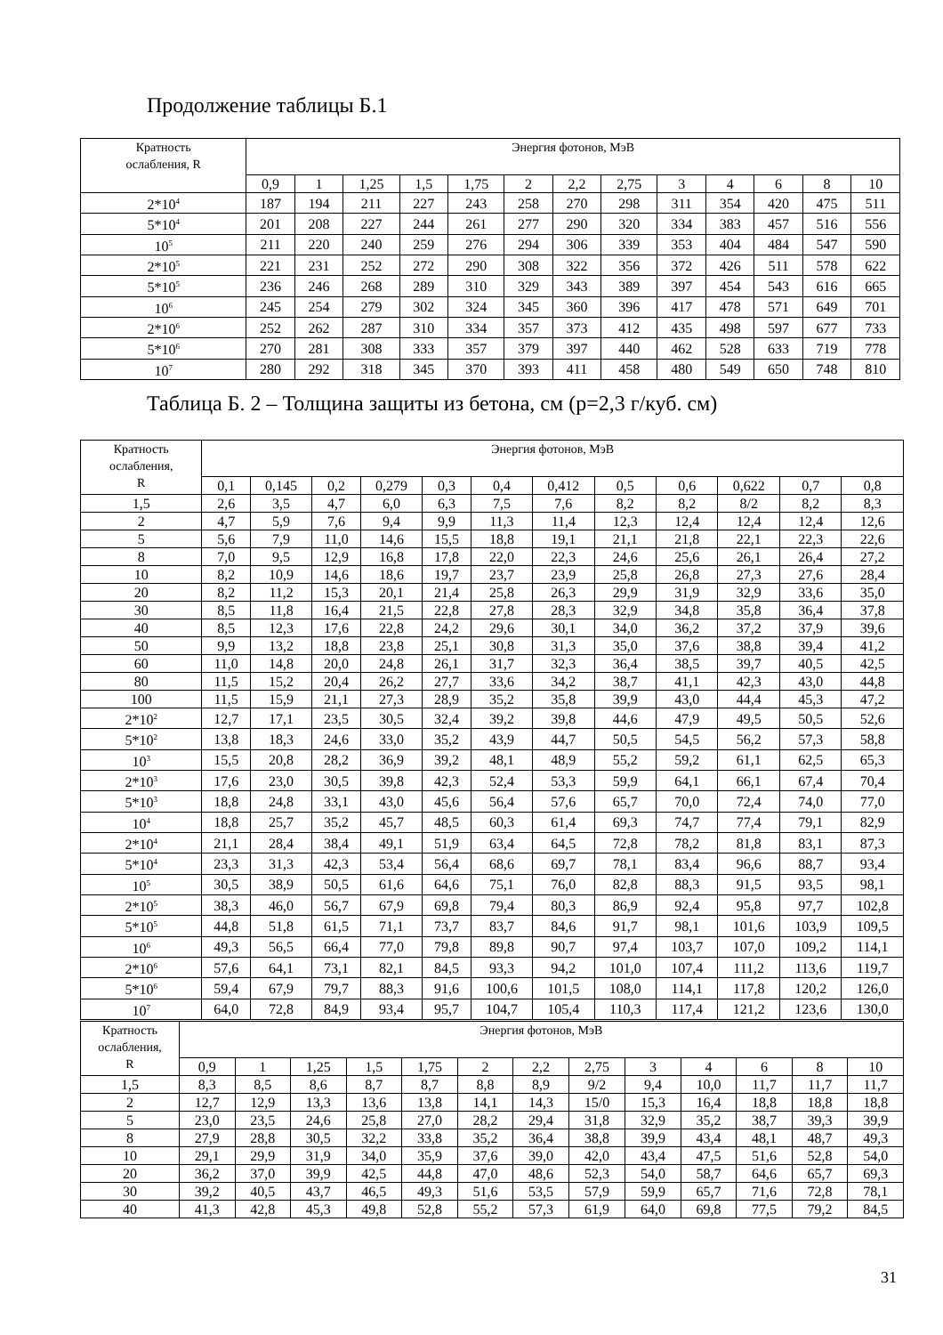Продолжение таблицы Б.1
| Кратность ослабления, R | Энергия фотонов, МэВ | | | | | | | | | | | | |
| --- | --- | --- | --- | --- | --- | --- | --- | --- | --- | --- | --- | --- | --- |
| | 0,9 | 1 | 1,25 | 1,5 | 1,75 | 2 | 2,2 | 2,75 | 3 | 4 | 6 | 8 | 10 |
| 2*10<sup>4</sup> | 187 | 194 | 211 | 227 | 243 | 258 | 270 | 298 | 311 | 354 | 420 | 475 | 511 |
| 5*10<sup>4</sup> | 201 | 208 | 227 | 244 | 261 | 277 | 290 | 320 | 334 | 383 | 457 | 516 | 556 |
| 10<sup>5</sup> | 211 | 220 | 240 | 259 | 276 | 294 | 306 | 339 | 353 | 404 | 484 | 547 | 590 |
| 2*10<sup>5</sup> | 221 | 231 | 252 | 272 | 290 | 308 | 322 | 356 | 372 | 426 | 511 | 578 | 622 |
| 5*10<sup>5</sup> | 236 | 246 | 268 | 289 | 310 | 329 | 343 | 389 | 397 | 454 | 543 | 616 | 665 |
| 10<sup>6</sup> | 245 | 254 | 279 | 302 | 324 | 345 | 360 | 396 | 417 | 478 | 571 | 649 | 701 |
| 2*10<sup>6</sup> | 252 | 262 | 287 | 310 | 334 | 357 | 373 | 412 | 435 | 498 | 597 | 677 | 733 |
| 5*10<sup>6</sup> | 270 | 281 | 308 | 333 | 357 | 379 | 397 | 440 | 462 | 528 | 633 | 719 | 778 |
| 10<sup>7</sup> | 280 | 292 | 318 | 345 | 370 | 393 | 411 | 458 | 480 | 549 | 650 | 748 | 810 |
Таблица Б. 2 – Толщина защиты из бетона, см (р=2,3 г/куб. см)
| Кратность ослабления, R | Энергия фотонов, МэВ | | | | | | | | | | | |
| --- | --- | --- | --- | --- | --- | --- | --- | --- | --- | --- | --- | --- |
| | 0,1 | 0,145 | 0,2 | 0,279 | 0,3 | 0,4 | 0,412 | 0,5 | 0,6 | 0,622 | 0,7 | 0,8 |
| 1,5 | 2,6 | 3,5 | 4,7 | 6,0 | 6,3 | 7,5 | 7,6 | 8,2 | 8,2 | 8/2 | 8,2 | 8,3 |
| 2 | 4,7 | 5,9 | 7,6 | 9,4 | 9,9 | 11,3 | 11,4 | 12,3 | 12,4 | 12,4 | 12,4 | 12,6 |
| 5 | 5,6 | 7,9 | 11,0 | 14,6 | 15,5 | 18,8 | 19,1 | 21,1 | 21,8 | 22,1 | 22,3 | 22,6 |
| 8 | 7,0 | 9,5 | 12,9 | 16,8 | 17,8 | 22,0 | 22,3 | 24,6 | 25,6 | 26,1 | 26,4 | 27,2 |
| 10 | 8,2 | 10,9 | 14,6 | 18,6 | 19,7 | 23,7 | 23,9 | 25,8 | 26,8 | 27,3 | 27,6 | 28,4 |
| 20 | 8,2 | 11,2 | 15,3 | 20,1 | 21,4 | 25,8 | 26,3 | 29,9 | 31,9 | 32,9 | 33,6 | 35,0 |
| 30 | 8,5 | 11,8 | 16,4 | 21,5 | 22,8 | 27,8 | 28,3 | 32,9 | 34,8 | 35,8 | 36,4 | 37,8 |
| 40 | 8,5 | 12,3 | 17,6 | 22,8 | 24,2 | 29,6 | 30,1 | 34,0 | 36,2 | 37,2 | 37,9 | 39,6 |
| 50 | 9,9 | 13,2 | 18,8 | 23,8 | 25,1 | 30,8 | 31,3 | 35,0 | 37,6 | 38,8 | 39,4 | 41,2 |
| 60 | 11,0 | 14,8 | 20,0 | 24,8 | 26,1 | 31,7 | 32,3 | 36,4 | 38,5 | 39,7 | 40,5 | 42,5 |
| 80 | 11,5 | 15,2 | 20,4 | 26,2 | 27,7 | 33,6 | 34,2 | 38,7 | 41,1 | 42,3 | 43,0 | 44,8 |
| 100 | 11,5 | 15,9 | 21,1 | 27,3 | 28,9 | 35,2 | 35,8 | 39,9 | 43,0 | 44,4 | 45,3 | 47,2 |
| 2*10<sup>2</sup> | 12,7 | 17,1 | 23,5 | 30,5 | 32,4 | 39,2 | 39,8 | 44,6 | 47,9 | 49,5 | 50,5 | 52,6 |
| 5*10<sup>2</sup> | 13,8 | 18,3 | 24,6 | 33,0 | 35,2 | 43,9 | 44,7 | 50,5 | 54,5 | 56,2 | 57,3 | 58,8 |
| 10<sup>3</sup> | 15,5 | 20,8 | 28,2 | 36,9 | 39,2 | 48,1 | 48,9 | 55,2 | 59,2 | 61,1 | 62,5 | 65,3 |
| 2*10<sup>3</sup> | 17,6 | 23,0 | 30,5 | 39,8 | 42,3 | 52,4 | 53,3 | 59,9 | 64,1 | 66,1 | 67,4 | 70,4 |
| 5*10<sup>3</sup> | 18,8 | 24,8 | 33,1 | 43,0 | 45,6 | 56,4 | 57,6 | 65,7 | 70,0 | 72,4 | 74,0 | 77,0 |
| 10<sup>4</sup> | 18,8 | 25,7 | 35,2 | 45,7 | 48,5 | 60,3 | 61,4 | 69,3 | 74,7 | 77,4 | 79,1 | 82,9 |
| 2*10<sup>4</sup> | 21,1 | 28,4 | 38,4 | 49,1 | 51,9 | 63,4 | 64,5 | 72,8 | 78,2 | 81,8 | 83,1 | 87,3 |
| 5*10<sup>4</sup> | 23,3 | 31,3 | 42,3 | 53,4 | 56,4 | 68,6 | 69,7 | 78,1 | 83,4 | 96,6 | 88,7 | 93,4 |
| 10<sup>5</sup> | 30,5 | 38,9 | 50,5 | 61,6 | 64,6 | 75,1 | 76,0 | 82,8 | 88,3 | 91,5 | 93,5 | 98,1 |
| 2*10<sup>5</sup> | 38,3 | 46,0 | 56,7 | 67,9 | 69,8 | 79,4 | 80,3 | 86,9 | 92,4 | 95,8 | 97,7 | 102,8 |
| 5*10<sup>5</sup> | 44,8 | 51,8 | 61,5 | 71,1 | 73,7 | 83,7 | 84,6 | 91,7 | 98,1 | 101,6 | 103,9 | 109,5 |
| 10<sup>6</sup> | 49,3 | 56,5 | 66,4 | 77,0 | 79,8 | 89,8 | 90,7 | 97,4 | 103,7 | 107,0 | 109,2 | 114,1 |
| 2*10<sup>6</sup> | 57,6 | 64,1 | 73,1 | 82,1 | 84,5 | 93,3 | 94,2 | 101,0 | 107,4 | 111,2 | 113,6 | 119,7 |
| 5*10<sup>6</sup> | 59,4 | 67,9 | 79,7 | 88,3 | 91,6 | 100,6 | 101,5 | 108,0 | 114,1 | 117,8 | 120,2 | 126,0 |
| 10<sup>7</sup> | 64,0 | 72,8 | 84,9 | 93,4 | 95,7 | 104,7 | 105,4 | 110,3 | 117,4 | 121,2 | 123,6 | 130,0 |
| Кратность ослабления, R | Энергия фотонов, МэВ | | | | | | | | | | | | |
| --- | --- | --- | --- | --- | --- | --- | --- | --- | --- | --- | --- | --- | --- |
| | 0,9 | 1 | 1,25 | 1,5 | 1,75 | 2 | 2,2 | 2,75 | 3 | 4 | 6 | 8 | 10 |
| 1,5 | 8,3 | 8,5 | 8,6 | 8,7 | 8,7 | 8,8 | 8,9 | 9/2 | 9,4 | 10,0 | 11,7 | 11,7 | 11,7 |
| 2 | 12,7 | 12,9 | 13,3 | 13,6 | 13,8 | 14,1 | 14,3 | 15/0 | 15,3 | 16,4 | 18,8 | 18,8 | 18,8 |
| 5 | 23,0 | 23,5 | 24,6 | 25,8 | 27,0 | 28,2 | 29,4 | 31,8 | 32,9 | 35,2 | 38,7 | 39,3 | 39,9 |
| 8 | 27,9 | 28,8 | 30,5 | 32,2 | 33,8 | 35,2 | 36,4 | 38,8 | 39,9 | 43,4 | 48,1 | 48,7 | 49,3 |
| 10 | 29,1 | 29,9 | 31,9 | 34,0 | 35,9 | 37,6 | 39,0 | 42,0 | 43,4 | 47,5 | 51,6 | 52,8 | 54,0 |
| 20 | 36,2 | 37,0 | 39,9 | 42,5 | 44,8 | 47,0 | 48,6 | 52,3 | 54,0 | 58,7 | 64,6 | 65,7 | 69,3 |
| 30 | 39,2 | 40,5 | 43,7 | 46,5 | 49,3 | 51,6 | 53,5 | 57,9 | 59,9 | 65,7 | 71,6 | 72,8 | 78,1 |
| 40 | 41,3 | 42,8 | 45,3 | 49,8 | 52,8 | 55,2 | 57,3 | 61,9 | 64,0 | 69,8 | 77,5 | 79,2 | 84,5 |
31